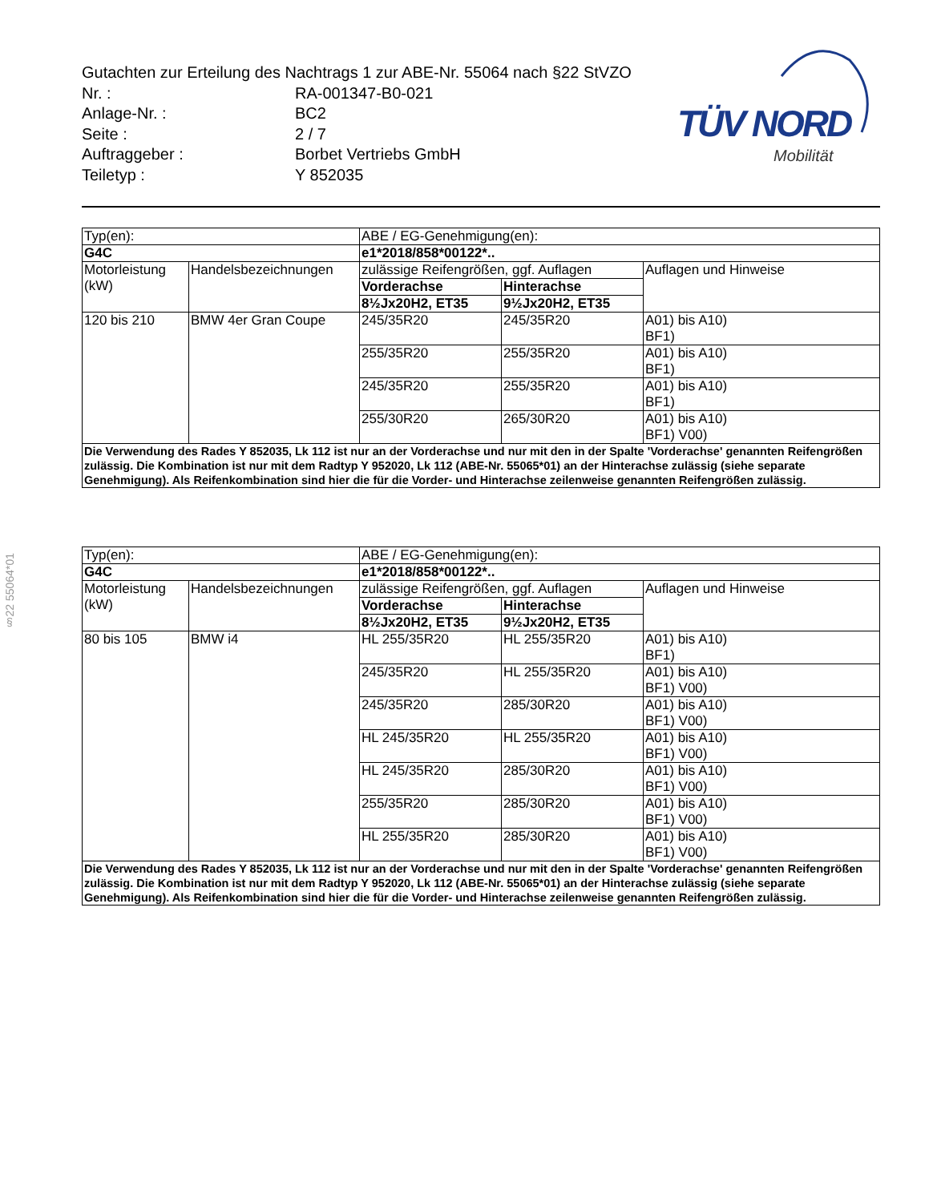§22 55064*01
Gutachten zur Erteilung des Nachtrags 1 zur ABE-Nr. 55064 nach §22 StVZO
Nr. : RA-001347-B0-021
Anlage-Nr. : BC2
Seite : 2 / 7
Auftraggeber : Borbet Vertriebs GmbH
Teiletyp : Y 852035
TÜV NORD
Mobilität
| Typ(en): | | ABE / EG-Genehmigung(en): | | |
| G4C | | e1*2018/858*00122*.. | | |
| Motorleistung (kW) | Handelsbezeichnungen | zulässige Reifengrößen, ggf. Auflagen | | Auflagen und Hinweise |
| | | Vorderachse | Hinterachse | |
| | | 8½Jx20H2, ET35 | 9½Jx20H2, ET35 | |
| 120 bis 210 | BMW 4er Gran Coupe | 245/35R20 | 245/35R20 | A01) bis A10) BF1) |
| | | 255/35R20 | 255/35R20 | A01) bis A10) BF1) |
| | | 245/35R20 | 255/35R20 | A01) bis A10) BF1) |
| | | 255/30R20 | 265/30R20 | A01) bis A10) BF1) V00) |
| Die Verwendung des Rades Y 852035, Lk 112 ist nur an der Vorderachse und nur mit den in der Spalte 'Vorderachse' genannten Reifengrößen zulässig. Die Kombination ist nur mit dem Radtyp Y 952020, Lk 112 (ABE-Nr. 55065*01) an der Hinterachse zulässig (siehe separate Genehmigung). Als Reifenkombination sind hier die für die Vorder- und Hinterachse zeilenweise genannten Reifengrößen zulässig. | | | | |
| Typ(en): | | ABE / EG-Genehmigung(en): | | |
| G4C | | e1*2018/858*00122*.. | | |
| Motorleistung (kW) | Handelsbezeichnungen | zulässige Reifengrößen, ggf. Auflagen | | Auflagen und Hinweise |
| | | Vorderachse | Hinterachse | |
| | | 8½Jx20H2, ET35 | 9½Jx20H2, ET35 | |
| 80 bis 105 | BMW i4 | HL 255/35R20 | HL 255/35R20 | A01) bis A10) BF1) |
| | | 245/35R20 | HL 255/35R20 | A01) bis A10) BF1) V00) |
| | | 245/35R20 | 285/30R20 | A01) bis A10) BF1) V00) |
| | | HL 245/35R20 | HL 255/35R20 | A01) bis A10) BF1) V00) |
| | | HL 245/35R20 | 285/30R20 | A01) bis A10) BF1) V00) |
| | | 255/35R20 | 285/30R20 | A01) bis A10) BF1) V00) |
| | | HL 255/35R20 | 285/30R20 | A01) bis A10) BF1) V00) |
| Die Verwendung des Rades Y 852035, Lk 112 ist nur an der Vorderachse und nur mit den in der Spalte 'Vorderachse' genannten Reifengrößen zulässig. Die Kombination ist nur mit dem Radtyp Y 952020, Lk 112 (ABE-Nr. 55065*01) an der Hinterachse zulässig (siehe separate Genehmigung). Als Reifenkombination sind hier die für die Vorder- und Hinterachse zeilenweise genannten Reifengrößen zulässig. | | | | |